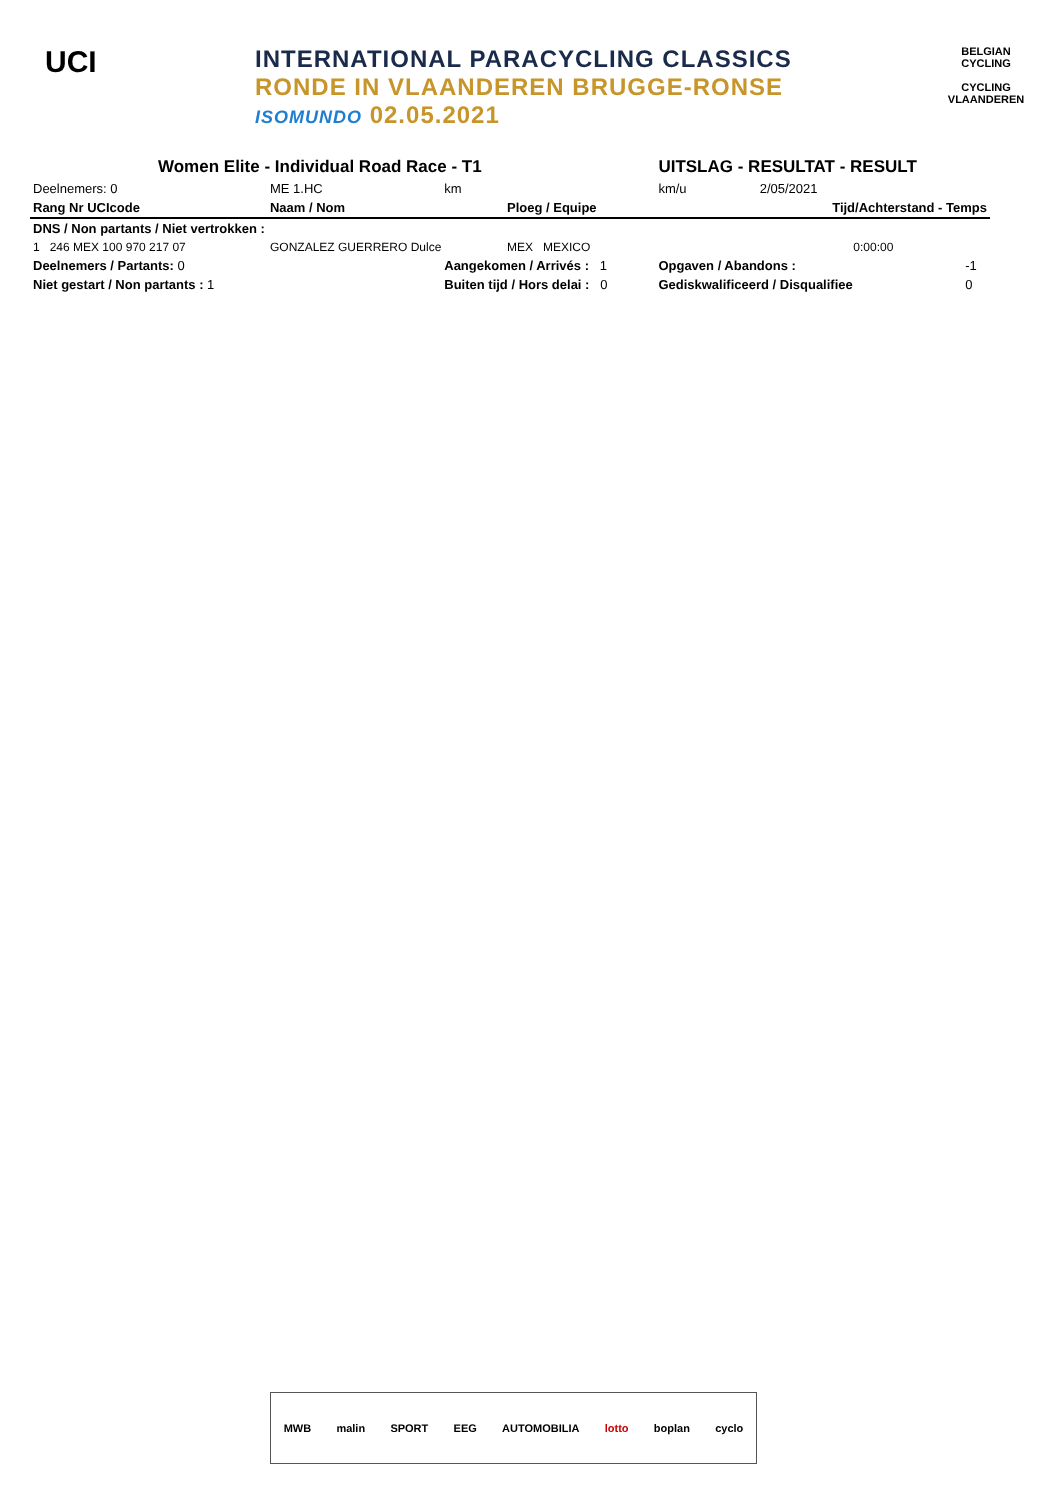UCI
INTERNATIONAL PARACYCLING CLASSICS
RONDE IN VLAANDEREN BRUGGE-RONSE
ISOMUNDO 02.05.2021
BELGIAN CYCLING
CYCLING VLAANDEREN
| Women Elite - Individual Road Race - T1 | | | | UITSLAG - RESULTAT - RESULT | | |
| Deelnemers: 0 | ME 1.HC | km | | km/u | 2/05/2021 | |
| Rang Nr UCIcode | Naam / Nom | | Ploeg / Equipe | | Tijd/Achterstand - Temps | |
| DNS / Non partants / Niet vertrokken : | | | | | | |
| 1 246 MEX 100 970 217 07 | GONZALEZ GUERRERO Dulce | | MEX MEXICO | | 0:00:00 | |
| Deelnemers / Partants: 0 | | Aangekomen / Arrivés : 1 | | Opgaven / Abandons : | | -1 |
| Niet gestart / Non partants : 1 | | Buiten tijd / Hors delai : 0 | | Gediskwalificeerd / Disqualifiee | | 0 |
MWB malin SPORT EEG AUTOMOBILIA lotto boplan cyclo